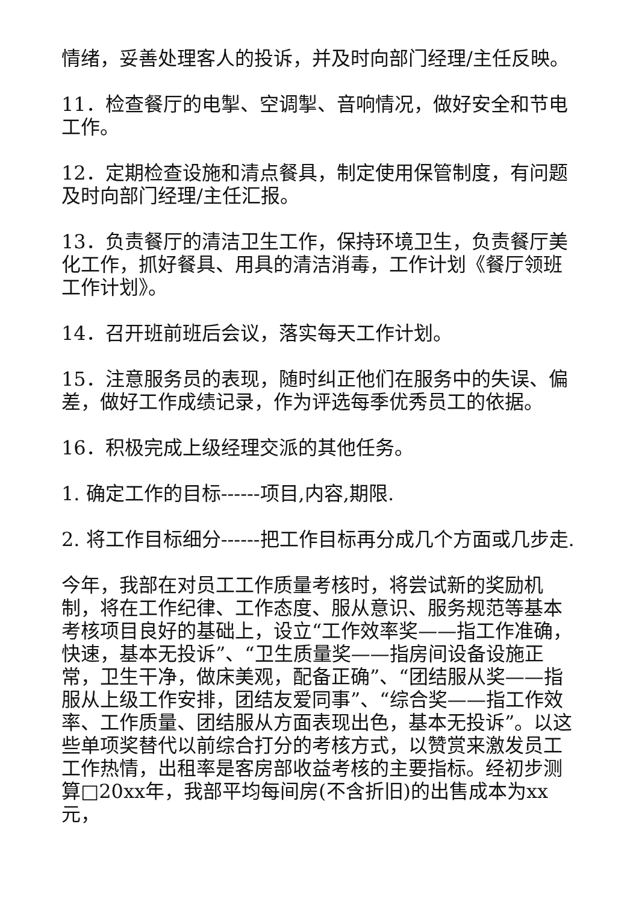情绪，妥善处理客人的投诉，并及时向部门经理/主任反映。
11．检查餐厅的电掣、空调掣、音响情况，做好安全和节电工作。
12．定期检查设施和清点餐具，制定使用保管制度，有问题及时向部门经理/主任汇报。
13．负责餐厅的清洁卫生工作，保持环境卫生，负责餐厅美化工作，抓好餐具、用具的清洁消毒，工作计划《餐厅领班工作计划》。
14．召开班前班后会议，落实每天工作计划。
15．注意服务员的表现，随时纠正他们在服务中的失误、偏差，做好工作成绩记录，作为评选每季优秀员工的依据。
16．积极完成上级经理交派的其他任务。
1. 确定工作的目标------项目,内容,期限.
2. 将工作目标细分------把工作目标再分成几个方面或几步走.
今年，我部在对员工工作质量考核时，将尝试新的奖励机制，将在工作纪律、工作态度、服从意识、服务规范等基本考核项目良好的基础上，设立“工作效率奖——指工作准确，快速，基本无投诉”、“卫生质量奖——指房间设备设施正常，卫生干净，做床美观，配备正确”、“团结服从奖——指服从上级工作安排，团结友爱同事”、“综合奖——指工作效率、工作质量、团结服从方面表现出色，基本无投诉”。以这些单项奖替代以前综合打分的考核方式，以赞赏来激发员工工作热情，出租率是客房部收益考核的主要指标。经初步测算□20xx年，我部平均每间房(不含折旧)的出售成本为xx元，